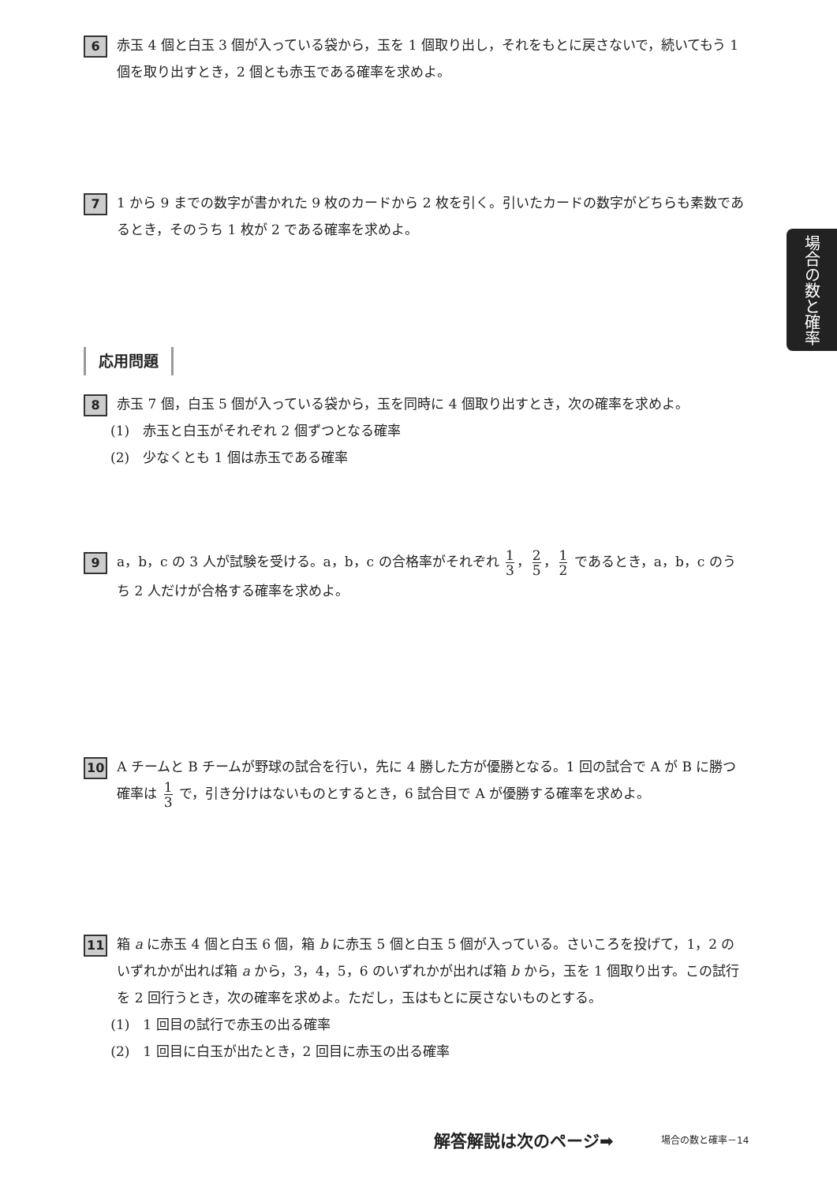6
赤玉 4 個と白玉 3 個が入っている袋から，玉を 1 個取り出し，それをもとに戻さないで，続いてもう 1 個を取り出すとき，2 個とも赤玉である確率を求めよ。
7
1 から 9 までの数字が書かれた 9 枚のカードから 2 枚を引く。引いたカードの数字がどちらも素数であるとき，そのうち 1 枚が 2 である確率を求めよ。
場合の数と確率
応用問題
8
赤玉 7 個，白玉 5 個が入っている袋から，玉を同時に 4 個取り出すとき，次の確率を求めよ。
(1)　赤玉と白玉がそれぞれ 2 個ずつとなる確率
(2)　少なくとも 1 個は赤玉である確率
9
a，b，c の 3 人が試験を受ける。a，b，c の合格率がそれぞれ 1 3 ， 2 5 ， 1 2 であるとき，a，b，c のうち 2 人だけが合格する確率を求めよ。
10
A チームと B チームが野球の試合を行い，先に 4 勝した方が優勝となる。1 回の試合で A が B に勝つ確率は 1 3 で，引き分けはないものとするとき，6 試合目で A が優勝する確率を求めよ。
11
箱 a に赤玉 4 個と白玉 6 個，箱 b に赤玉 5 個と白玉 5 個が入っている。さいころを投げて，1，2 のいずれかが出れば箱 a から，3，4，5，6 のいずれかが出れば箱 b から，玉を 1 個取り出す。この試行を 2 回行うとき，次の確率を求めよ。ただし，玉はもとに戻さないものとする。
(1)　1 回目の試行で赤玉の出る確率
(2)　1 回目に白玉が出たとき，2 回目に赤玉の出る確率
解答解説は次のページ➡ 場合の数と確率－14